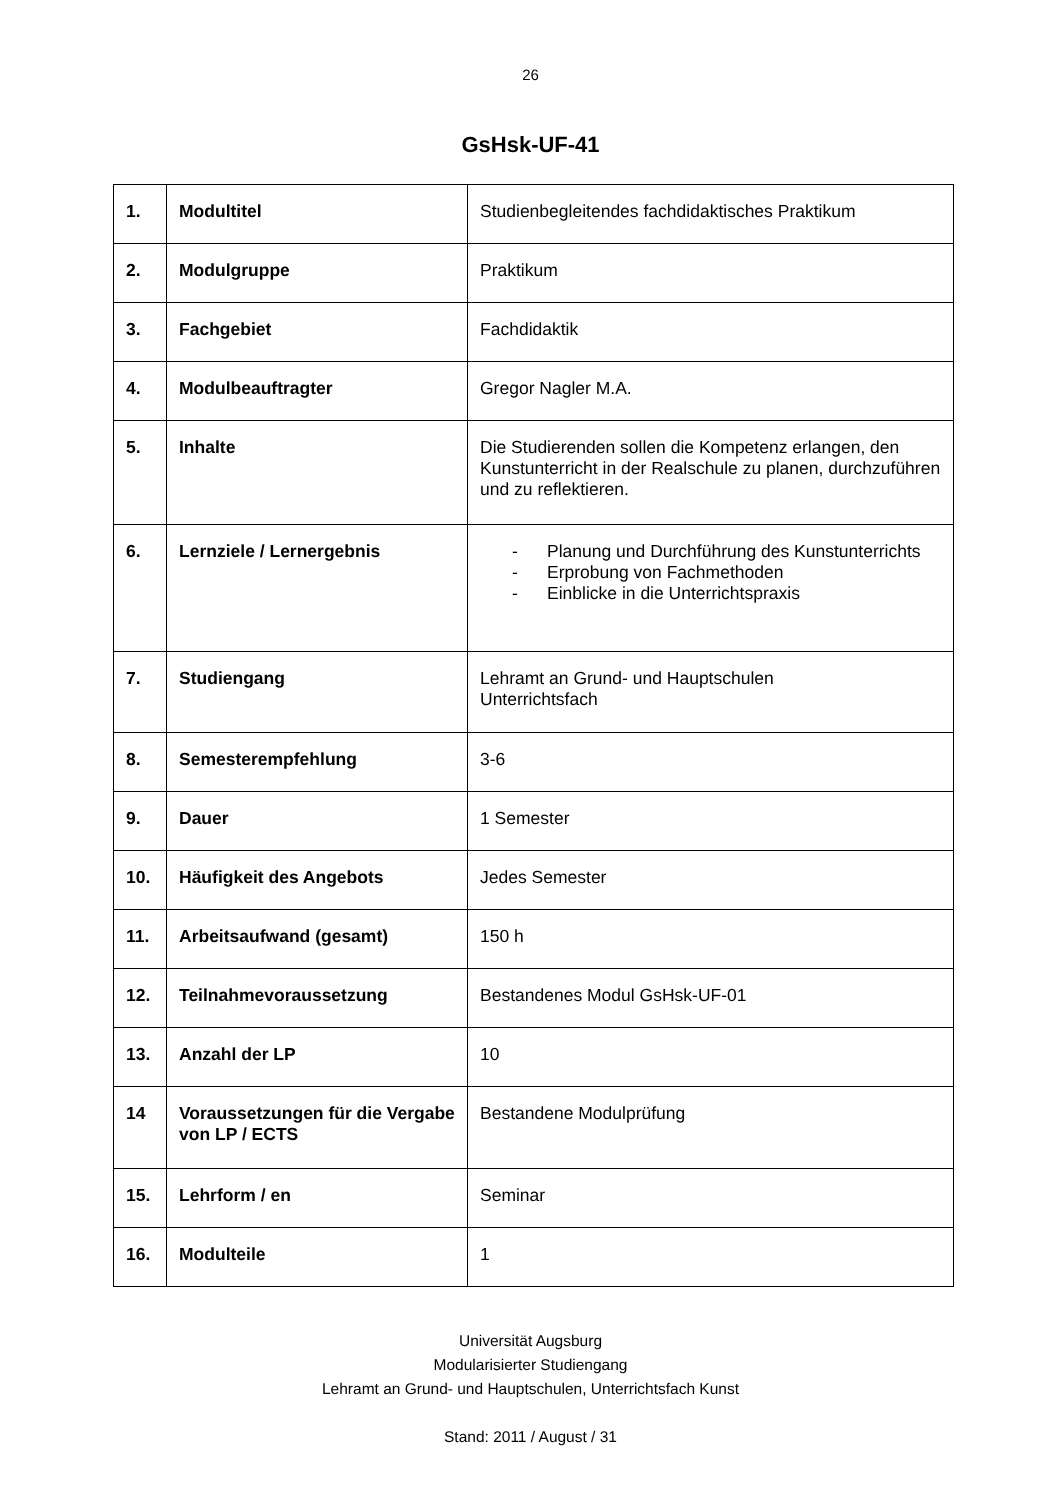26
GsHsk-UF-41
| 1. | Modultitel | Studienbegleitendes fachdidaktisches Praktikum |
| 2. | Modulgruppe | Praktikum |
| 3. | Fachgebiet | Fachdidaktik |
| 4. | Modulbeauftragter | Gregor Nagler M.A. |
| 5. | Inhalte | Die Studierenden sollen die Kompetenz erlangen, den Kunstunterricht in der Realschule zu planen, durchzuführen und zu reflektieren. |
| 6. | Lernziele / Lernergebnis | - Planung und Durchführung des Kunstunterrichts - Erprobung von Fachmethoden - Einblicke in die Unterrichtspraxis |
| 7. | Studiengang | Lehramt an Grund- und Hauptschulen Unterrichtsfach |
| 8. | Semesterempfehlung | 3-6 |
| 9. | Dauer | 1 Semester |
| 10. | Häufigkeit des Angebots | Jedes Semester |
| 11. | Arbeitsaufwand (gesamt) | 150 h |
| 12. | Teilnahmevoraussetzung | Bestandenes Modul GsHsk-UF-01 |
| 13. | Anzahl der LP | 10 |
| 14 | Voraussetzungen für die Vergabe von LP / ECTS | Bestandene Modulprüfung |
| 15. | Lehrform / en | Seminar |
| 16. | Modulteile | 1 |
Universität Augsburg
Modularisierter Studiengang
Lehramt an Grund- und Hauptschulen, Unterrichtsfach Kunst
Stand: 2011 / August / 31